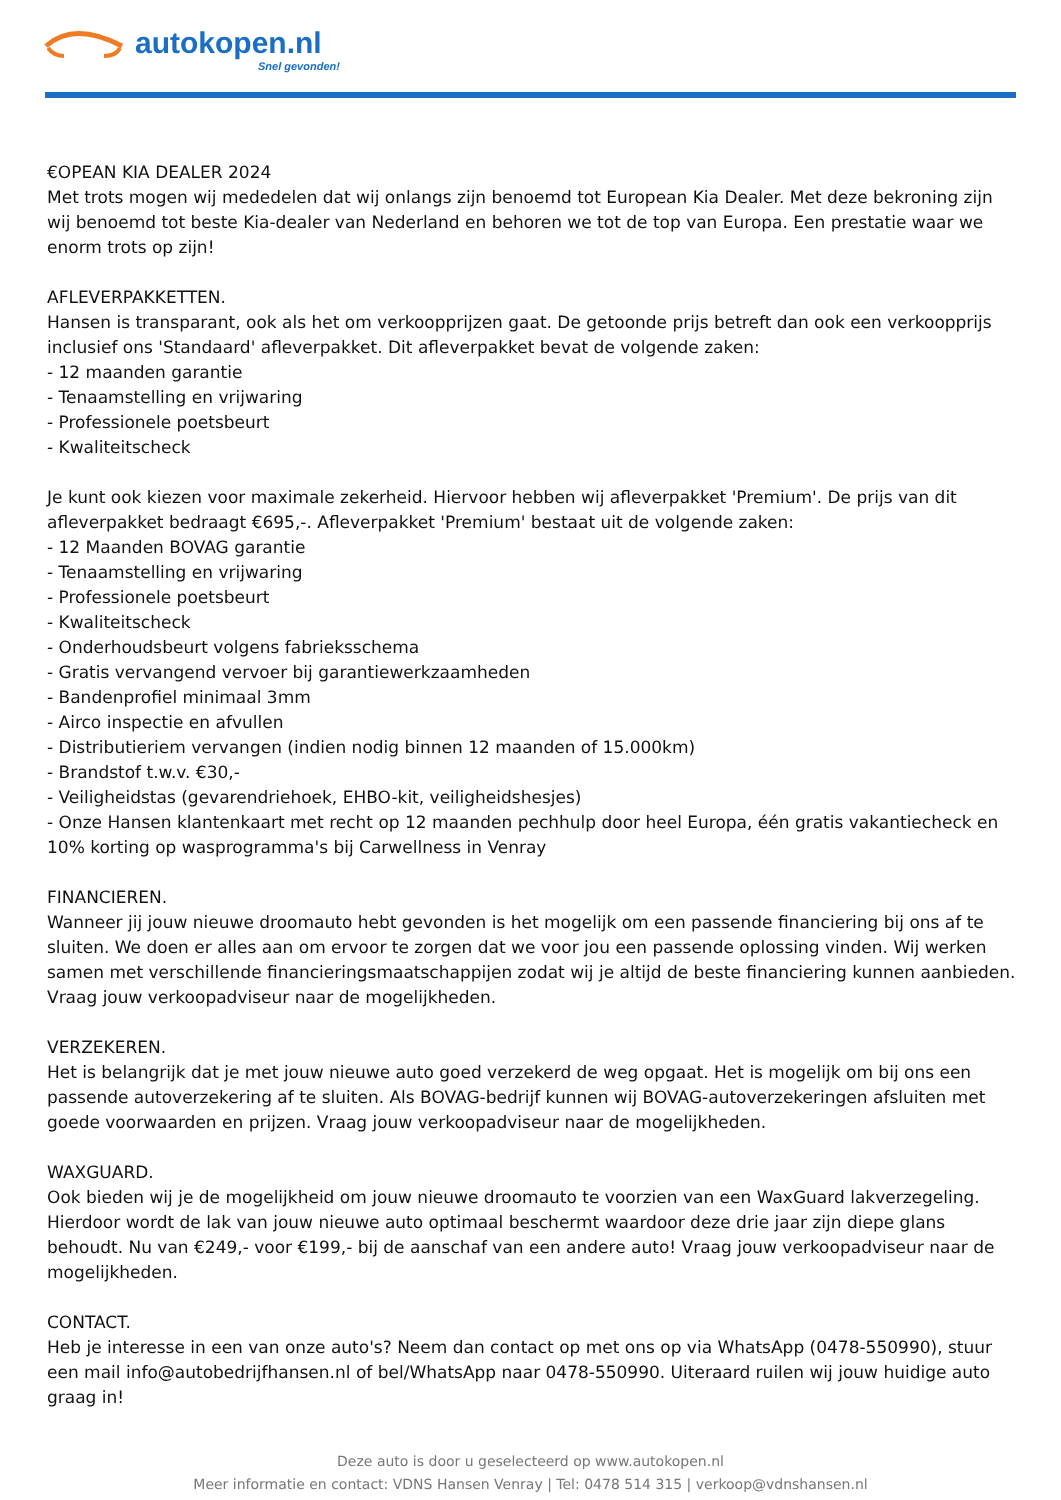autokopen.nl
Snel gevonden!
€OPEAN KIA DEALER 2024
Met trots mogen wij mededelen dat wij onlangs zijn benoemd tot European Kia Dealer. Met deze bekroning zijn wij benoemd tot beste Kia-dealer van Nederland en behoren we tot de top van Europa. Een prestatie waar we enorm trots op zijn!
AFLEVERPAKKETTEN.
Hansen is transparant, ook als het om verkoopprijzen gaat. De getoonde prijs betreft dan ook een verkoopprijs inclusief ons 'Standaard' afleverpakket. Dit afleverpakket bevat de volgende zaken:
- 12 maanden garantie
- Tenaamstelling en vrijwaring
- Professionele poetsbeurt
- Kwaliteitscheck
Je kunt ook kiezen voor maximale zekerheid. Hiervoor hebben wij afleverpakket 'Premium'. De prijs van dit afleverpakket bedraagt €695,-. Afleverpakket 'Premium' bestaat uit de volgende zaken:
- 12 Maanden BOVAG garantie
- Tenaamstelling en vrijwaring
- Professionele poetsbeurt
- Kwaliteitscheck
- Onderhoudsbeurt volgens fabrieksschema
- Gratis vervangend vervoer bij garantiewerkzaamheden
- Bandenprofiel minimaal 3mm
- Airco inspectie en afvullen
- Distributieriem vervangen (indien nodig binnen 12 maanden of 15.000km)
- Brandstof t.w.v. €30,-
- Veiligheidstas (gevarendriehoek, EHBO-kit, veiligheidshesjes)
- Onze Hansen klantenkaart met recht op 12 maanden pechhulp door heel Europa, één gratis vakantiecheck en 10% korting op wasprogramma's bij Carwellness in Venray
FINANCIEREN.
Wanneer jij jouw nieuwe droomauto hebt gevonden is het mogelijk om een passende financiering bij ons af te sluiten. We doen er alles aan om ervoor te zorgen dat we voor jou een passende oplossing vinden. Wij werken samen met verschillende financieringsmaatschappijen zodat wij je altijd de beste financiering kunnen aanbieden. Vraag jouw verkoopadviseur naar de mogelijkheden.
VERZEKEREN.
Het is belangrijk dat je met jouw nieuwe auto goed verzekerd de weg opgaat. Het is mogelijk om bij ons een passende autoverzekering af te sluiten. Als BOVAG-bedrijf kunnen wij BOVAG-autoverzekeringen afsluiten met goede voorwaarden en prijzen. Vraag jouw verkoopadviseur naar de mogelijkheden.
WAXGUARD.
Ook bieden wij je de mogelijkheid om jouw nieuwe droomauto te voorzien van een WaxGuard lakverzegeling. Hierdoor wordt de lak van jouw nieuwe auto optimaal beschermt waardoor deze drie jaar zijn diepe glans behoudt. Nu van €249,- voor €199,- bij de aanschaf van een andere auto! Vraag jouw verkoopadviseur naar de mogelijkheden.
CONTACT.
Heb je interesse in een van onze auto's? Neem dan contact op met ons op via WhatsApp (0478-550990), stuur een mail info@autobedrijfhansen.nl of bel/WhatsApp naar 0478-550990. Uiteraard ruilen wij jouw huidige auto graag in!
Deze auto is door u geselecteerd op www.autokopen.nl
Meer informatie en contact: VDNS Hansen Venray | Tel: 0478 514 315 | verkoop@vdnshansen.nl